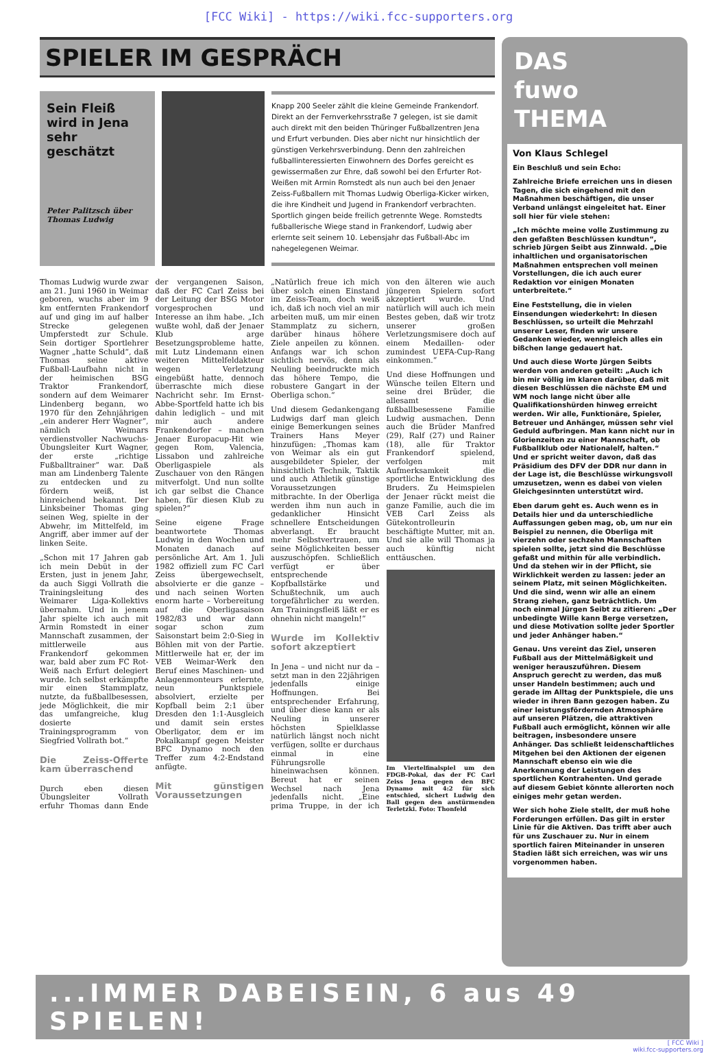[FCC Wiki] - https://wiki.fcc-supporters.org
SPIELER IM GESPRÄCH
Sein Fleiß wird in Jena sehr geschätzt
Peter Palitzsch über Thomas Ludwig
Knapp 200 Seeler zählt die kleine Gemeinde Frankendorf. Direkt an der Fernverkehrsstraße 7 gelegen, ist sie damit auch direkt mit den beiden Thüringer Fußballzentren Jena und Erfurt verbunden. Dies aber nicht nur hinsichtlich der günstigen Verkehrsverbindung. Denn den zahlreichen fußballinteressierten Einwohnern des Dorfes gereicht es gewissermaßen zur Ehre, daß sowohl bei den Erfurter Rot-Weißen mit Armin Romstedt als nun auch bei den Jenaer Zeiss-Fußballern mit Thomas Ludwig Oberliga-Kicker wirken, die ihre Kindheit und Jugend in Frankendorf verbrachten. Sportlich gingen beide freilich getrennte Wege. Romstedts fußballerische Wiege stand in Frankendorf, Ludwig aber erlernte seit seinem 10. Lebensjahr das Fußball-Abc im nahegelegenen Weimar.
Thomas Ludwig wurde zwar am 21. Juni 1960 in Weimar geboren, wuchs aber im 9 km entfernten Frankendorf auf und ging im auf halber Strecke gelegenen Umpferstedt zur Schule. Sein dortiger Sportlehrer Wagner „hatte Schuld“, daß Thomas seine aktive Fußball-Laufbahn nicht in der heimischen BSG Traktor Frankendorf, sondern auf dem Weimarer Lindenberg begann, wo 1970 für den Zehnjährigen „ein anderer Herr Wagner“, nämlich Weimars verdienstvoller Nachwuchs-Übungsleiter Kurt Wagner, der erste „richtige Fußballtrainer“ war. Daß man am Lindenberg Talente zu entdecken und zu fördern weiß, ist hinreichend bekannt. Der Linksbeiner Thomas ging seinen Weg, spielte in der Abwehr, im Mittelfeld, im Angriff, aber immer auf der linken Seite.
„Schon mit 17 Jahren gab ich mein Debüt in der Ersten, just in jenem Jahr, da auch Siggi Vollrath die Trainingsleitung des Weimarer Liga-Kollektivs übernahm. Und in jenem Jahr spielte ich auch mit Armin Romstedt in einer Mannschaft zusammen, der mittlerweile aus Frankendorf gekommen war, bald aber zum FC Rot-Weiß nach Erfurt delegiert wurde. Ich selbst erkämpfte mir einen Stammplatz, nutzte, da fußballbesessen, jede Möglichkeit, die mir das umfangreiche, klug dosierte Trainingsprogramm von Siegfried Vollrath bot.“
Die Zeiss-Offerte kam überraschend
Durch eben diesen Übungsleiter Vollrath erfuhr Thomas dann Ende der vergangenen Saison, daß der FC Carl Zeiss bei der Leitung der BSG Motor vorgesprochen und Interesse an ihm habe. „Ich wußte wohl, daß der Jenaer Klub arge Besetzungsprobleme hatte, mit Lutz Lindemann einen weiteren Mittelfeldakteur wegen Verletzung eingebüßt hatte, dennoch überraschte mich diese Nachricht sehr. Im Ernst-Abbe-Sportfeld hatte ich bis dahin lediglich – und mit mir auch andere Frankendorfer – manchen Jenaer Europacup-Hit wie gegen Rom, Valencia, Lissabon und zahlreiche Oberligaspiele als Zuschauer von den Rängen mitverfolgt. Und nun sollte ich gar selbst die Chance haben, für diesen Klub zu spielen?“
Seine eigene Frage beantwortete Thomas Ludwig in den Wochen und Monaten danach auf persönliche Art. Am 1. Juli 1982 offiziell zum FC Carl Zeiss übergewechselt, absolvierte er die ganze – und nach seinen Worten enorm harte – Vorbereitung auf die Oberligasaison 1982/83 und war dann sogar schon zum Saisonstart beim 2:0-Sieg in Böhlen mit von der Partie. Mittlerweile hat er, der im VEB Weimar-Werk den Beruf eines Maschinen- und Anlagenmonteurs erlernte, neun Punktspiele absolviert, erzielte per Kopfball beim 2:1 über Dresden den 1:1-Ausgleich und damit sein erstes Oberligator, dem er im Pokalkampf gegen Meister BFC Dynamo noch den Treffer zum 4:2-Endstand anfügte.
Mit günstigen Voraussetzungen
„Natürlich freue ich mich über solch einen Einstand im Zeiss-Team, doch weiß ich, daß ich noch viel an mir arbeiten muß, um mir einen Stammplatz zu sichern, darüber hinaus höhere Ziele anpeilen zu können. Anfangs war ich schon sichtlich nervös, denn als Neuling beeindruckte mich das höhere Tempo, die robustere Gangart in der Oberliga schon.“
Und diesem Gedankengang Ludwigs darf man gleich einige Bemerkungen seines Trainers Hans Meyer hinzufügen: „Thomas kam von Weimar als ein gut ausgebildeter Spieler, der hinsichtlich Technik, Taktik und auch Athletik günstige Voraussetzungen mitbrachte. In der Oberliga werden ihm nun auch in gedanklicher Hinsicht schnellere Entscheidungen abverlangt. Er braucht mehr Selbstvertrauen, um seine Möglichkeiten besser auszuschöpfen. Schließlich verfügt er über entsprechende Kopfballstärke und Schußtechnik, um auch torgefährlicher zu werden. Am Trainingsfleiß läßt er es ohnehin nicht mangeln!“
Wurde im Kollektiv sofort akzeptiert
In Jena – und nicht nur da – setzt man in den 22jährigen jedenfalls einige Hoffnungen. Bei entsprechender Erfahrung, und über diese kann er als Neuling in unserer höchsten Spielklasse natürlich längst noch nicht verfügen, sollte er durchaus einmal in eine Führungsrolle hineinwachsen können. Bereut hat er seinen Wechsel nach Jena jedenfalls nicht. „Eine prima Truppe, in der ich von den älteren wie auch jüngeren Spielern sofort akzeptiert wurde. Und natürlich will auch ich mein Bestes geben, daß wir trotz unserer großen Verletzungsmisere doch auf einem Medaillen- oder zumindest UEFA-Cup-Rang einkommen.“
Und diese Hoffnungen und Wünsche teilen Eltern und seine drei Brüder, die allesamt die fußballbesessene Familie Ludwig ausmachen. Denn auch die Brüder Manfred (29), Ralf (27) und Rainer (18), alle für Traktor Frankendorf spielend, verfolgen mit Aufmerksamkeit die sportliche Entwicklung des Bruders. Zu Heimspielen der Jenaer rückt meist die ganze Familie, auch die im VEB Carl Zeiss als Gütekontrolleurin beschäftigte Mutter, mit an. Und sie alle will Thomas ja auch künftig nicht enttäuschen.
Im Viertelfinalspiel um den FDGB-Pokal, das der FC Carl Zeiss Jena gegen den BFC Dynamo mit 4:2 für sich entschied, sichert Ludwig den Ball gegen den anstürmenden Terletzki. Foto: Thonfeld
DAS
fuwo
THEMA
Von Klaus Schlegel
Ein Beschluß und sein Echo:
Zahlreiche Briefe erreichen uns in diesen Tagen, die sich eingehend mit den Maßnahmen beschäftigen, die unser Verband unlängst eingeleitet hat. Einer soll hier für viele stehen:
„Ich möchte meine volle Zustimmung zu den gefaßten Beschlüssen kundtun“, schrieb Jürgen Seibt aus Zinnwald. „Die inhaltlichen und organisatorischen Maßnahmen entsprechen voll meinen Vorstellungen, die ich auch eurer Redaktion vor einigen Monaten unterbreitete.“
Eine Feststellung, die in vielen Einsendungen wiederkehrt: In diesen Beschlüssen, so urteilt die Mehrzahl unserer Leser, finden wir unsere Gedanken wieder, wenngleich alles ein bißchen lange gedauert hat.
Und auch diese Worte Jürgen Seibts werden von anderen geteilt: „Auch ich bin mir völlig im klaren darüber, daß mit diesen Beschlüssen die nächste EM und WM noch lange nicht über alle Qualifikationshürden hinweg erreicht werden. Wir alle, Funktionäre, Spieler, Betreuer und Anhänger, müssen sehr viel Geduld aufbringen. Man kann nicht nur in Glorienzeiten zu einer Mannschaft, ob Fußballklub oder Nationalelf, halten.“ Und er spricht weiter davon, daß das Präsidium des DFV der DDR nur dann in der Lage ist, die Beschlüsse wirkungsvoll umzusetzen, wenn es dabei von vielen Gleichgesinnten unterstützt wird.
Eben darum geht es. Auch wenn es in Details hier und da unterschiedliche Auffassungen geben mag, ob, um nur ein Beispiel zu nennen, die Oberliga mit vierzehn oder sechzehn Mannschaften spielen sollte, jetzt sind die Beschlüsse gefaßt und mithin für alle verbindlich. Und da stehen wir in der Pflicht, sie Wirklichkeit werden zu lassen: jeder an seinem Platz, mit seinen Möglichkeiten. Und die sind, wenn wir alle an einem Strang ziehen, ganz beträchtlich. Um noch einmal Jürgen Seibt zu zitieren: „Der unbedingte Wille kann Berge versetzen, und diese Motivation sollte jeder Sportler und jeder Anhänger haben.“
Genau. Uns vereint das Ziel, unseren Fußball aus der Mittelmäßigkeit und weniger herauszuführen. Diesem Anspruch gerecht zu werden, das muß unser Handeln bestimmen; auch und gerade im Alltag der Punktspiele, die uns wieder in ihren Bann gezogen haben. Zu einer leistungsfördernden Atmosphäre auf unseren Plätzen, die attraktiven Fußball auch ermöglicht, können wir alle beitragen, insbesondere unsere Anhänger. Das schließt leidenschaftliches Mitgehen bei den Aktionen der eigenen Mannschaft ebenso ein wie die Anerkennung der Leistungen des sportlichen Kontrahenten. Und gerade auf diesem Gebiet könnte allerorten noch einiges mehr getan werden.
Wer sich hohe Ziele stellt, der muß hohe Forderungen erfüllen. Das gilt in erster Linie für die Aktiven. Das trifft aber auch für uns Zuschauer zu. Nur in einem sportlich fairen Miteinander in unseren Stadien läßt sich erreichen, was wir uns vorgenommen haben.
...IMMER DABEISEIN, 6 aus 49 SPIELEN!
[ FCC Wiki ]
wiki.fcc-supporters.org